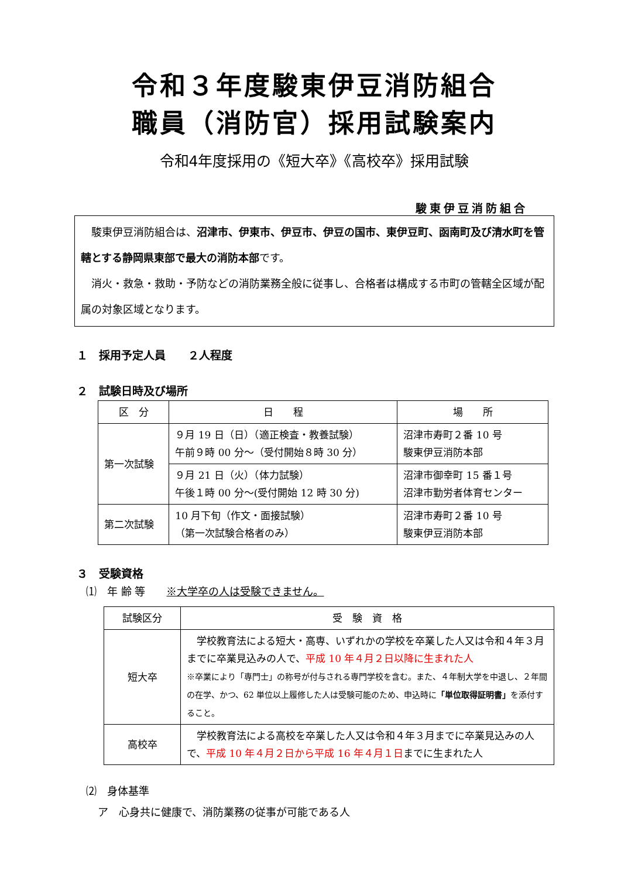令和３年度駿東伊豆消防組合
職員（消防官）採用試験案内
令和4年度採用の《短大卒》《高校卒》採用試験
駿東伊豆消防組合
　駿東伊豆消防組合は、沼津市、伊東市、伊豆市、伊豆の国市、東伊豆町、函南町及び清水町を管轄とする静岡県東部で最大の消防本部です。
　消火・救急・救助・予防などの消防業務全般に従事し、合格者は構成する市町の管轄全区域が配属の対象区域となります。
１　採用予定人員　　２人程度
２　試験日時及び場所
| 区 分 | 日 程 | 場 所 |
| --- | --- | --- |
| 第一次試験 | ９月 19 日（日）（適正検査・教養試験） 午前９時 00 分～（受付開始８時 30 分） | 沼津市寿町２番 10 号 駿東伊豆消防本部 |
| | ９月 21 日（火）（体力試験） 午後１時 00 分～(受付開始 12 時 30 分) | 沼津市御幸町 15 番１号 沼津市勤労者体育センター |
| 第二次試験 | 10 月下旬（作文・面接試験） （第一次試験合格者のみ） | 沼津市寿町２番 10 号 駿東伊豆消防本部 |
３　受験資格
⑴　年 齢 等　　※大学卒の人は受験できません。
| 試験区分 | 受 験 資 格 |
| --- | --- |
| 短大卒 | 学校教育法による短大・高専、いずれかの学校を卒業した人又は令和４年３月までに卒業見込みの人で、 平成 10 年４月２日以降に生まれた人 ※卒業により「専門士」の称号が付与される専門学校を含む。また、４年制大学を中退し、２年間の在学、かつ、62 単位以上履修した人は受験可能のため、申込時に 「単位取得証明書」 を添付すること。 |
| 高校卒 | 学校教育法による高校を卒業した人又は令和４年３月までに卒業見込みの人で、 平成 10 年４月２日から平成 16 年４月１日 までに生まれた人 |
⑵　身体基準
ア　心身共に健康で、消防業務の従事が可能である人